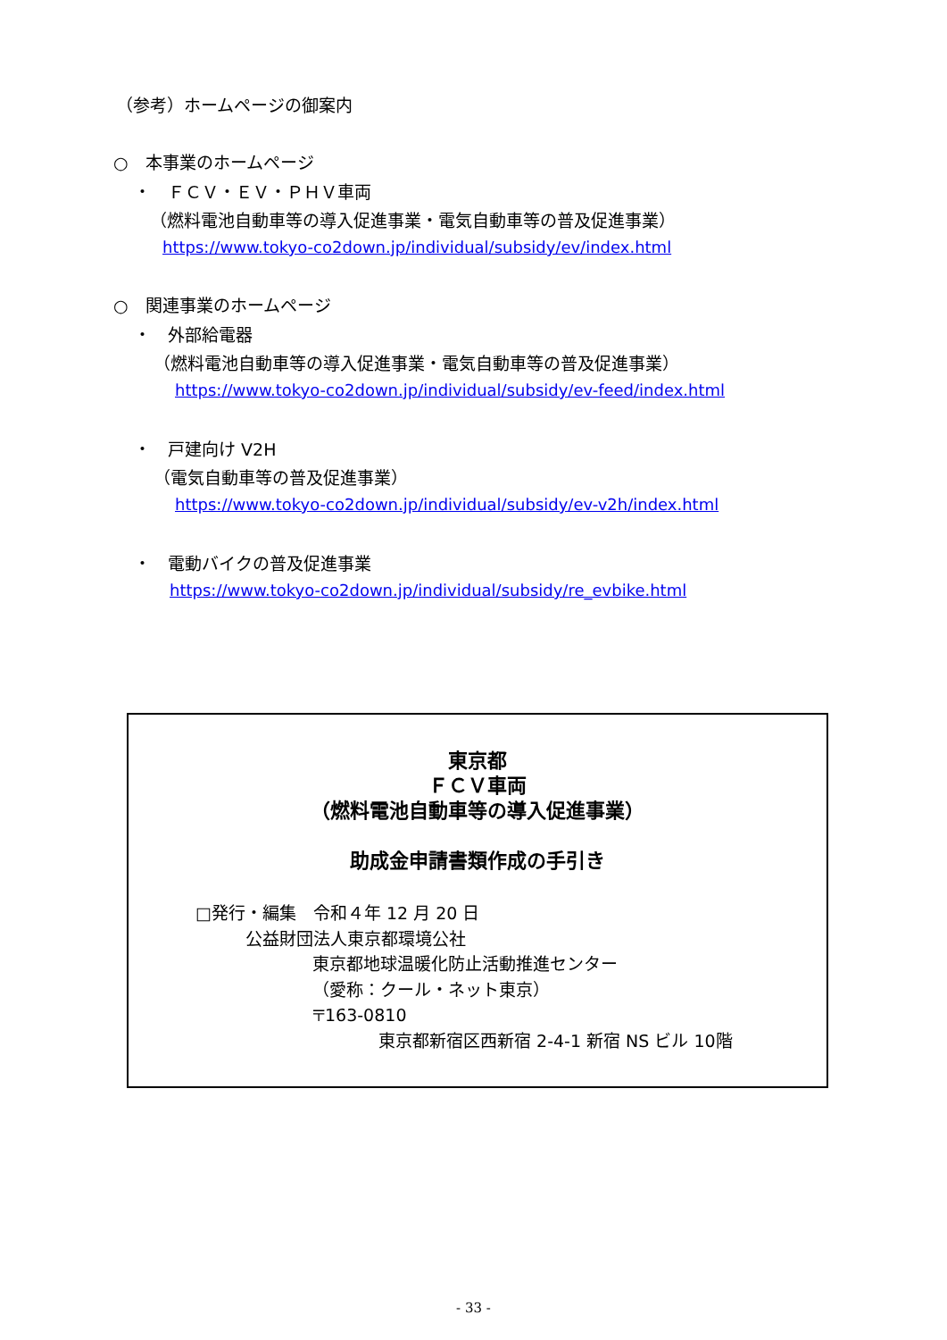（参考）ホームページの御案内
○　本事業のホームページ
・　ＦＣＶ・ＥＶ・ＰＨＶ車両
（燃料電池自動車等の導入促進事業・電気自動車等の普及促進事業）
https://www.tokyo-co2down.jp/individual/subsidy/ev/index.html
○　関連事業のホームページ
・　外部給電器
（燃料電池自動車等の導入促進事業・電気自動車等の普及促進事業）
https://www.tokyo-co2down.jp/individual/subsidy/ev-feed/index.html
・　戸建向け V2H
（電気自動車等の普及促進事業）
https://www.tokyo-co2down.jp/individual/subsidy/ev-v2h/index.html
・　電動バイクの普及促進事業
https://www.tokyo-co2down.jp/individual/subsidy/re_evbike.html
東京都
ＦＣＶ車両
（燃料電池自動車等の導入促進事業）
助成金申請書類作成の手引き
□発行・編集　令和４年 12 月 20 日
公益財団法人東京都環境公社
東京都地球温暖化防止活動推進センター
（愛称：クール・ネット東京）
〒163-0810
東京都新宿区西新宿 2-4-1 新宿 NS ビル 10階
- 33 -